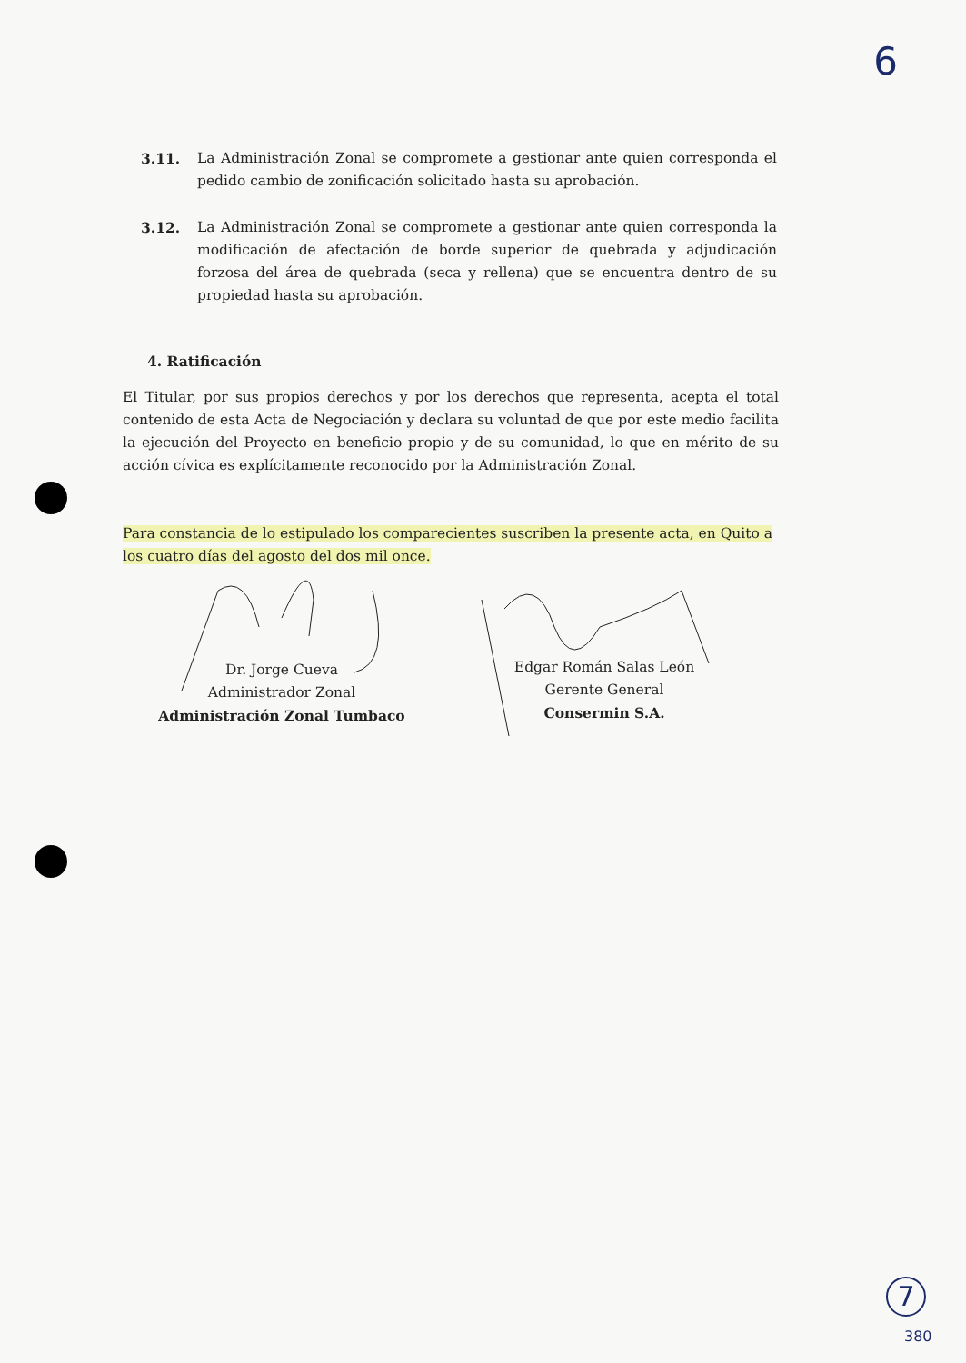6
3.11. La Administración Zonal se compromete a gestionar ante quien corresponda el pedido cambio de zonificación solicitado hasta su aprobación.
3.12. La Administración Zonal se compromete a gestionar ante quien corresponda la modificación de afectación de borde superior de quebrada y adjudicación forzosa del área de quebrada (seca y rellena) que se encuentra dentro de su propiedad hasta su aprobación.
4. Ratificación
El Titular, por sus propios derechos y por los derechos que representa, acepta el total contenido de esta Acta de Negociación y declara su voluntad de que por este medio facilita la ejecución del Proyecto en beneficio propio y de su comunidad, lo que en mérito de su acción cívica es explícitamente reconocido por la Administración Zonal.
Para constancia de lo estipulado los comparecientes suscriben la presente acta, en Quito a los cuatro días del agosto del dos mil once.
Dr. Jorge Cueva
Administrador Zonal
Administración Zonal Tumbaco
Edgar Román Salas León
Gerente General
Consermin S.A.
7
380